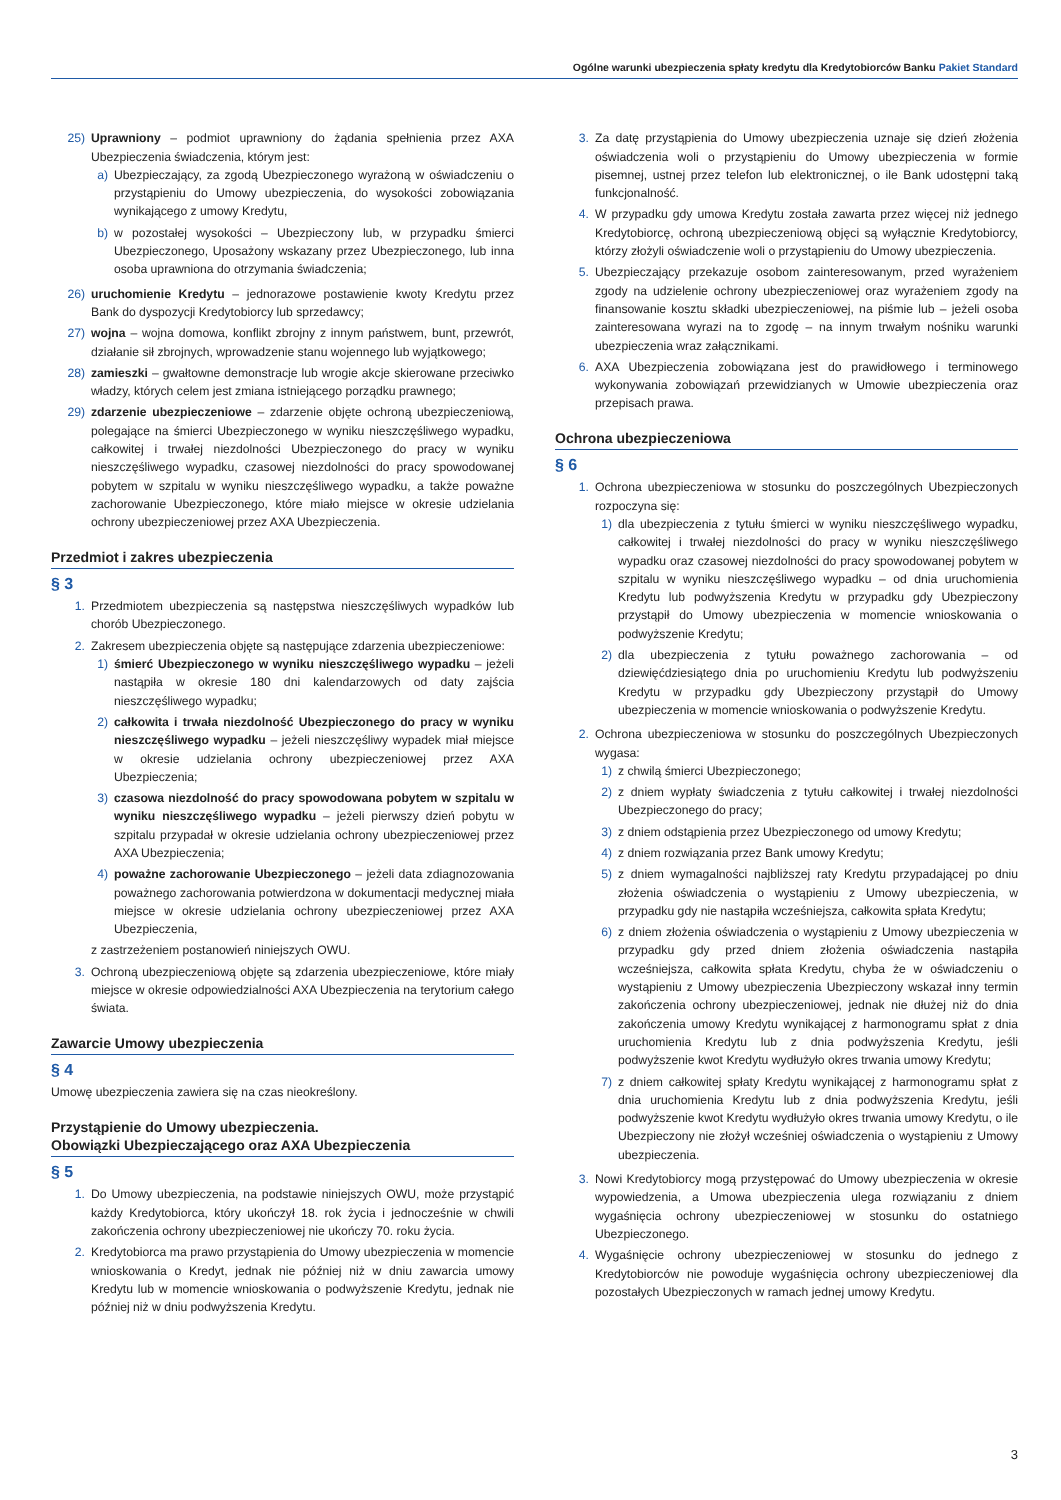Ogólne warunki ubezpieczenia spłaty kredytu dla Kredytobiorców Banku Pakiet Standard
25) Uprawniony – podmiot uprawniony do żądania spełnienia przez AXA Ubezpieczenia świadczenia, którym jest:
a) Ubezpieczający, za zgodą Ubezpieczonego wyrażoną w oświadczeniu o przystąpieniu do Umowy ubezpieczenia, do wysokości zobowiązania wynikającego z umowy Kredytu,
b) w pozostałej wysokości – Ubezpieczony lub, w przypadku śmierci Ubezpieczonego, Uposażony wskazany przez Ubezpieczonego, lub inna osoba uprawniona do otrzymania świadczenia;
26) uruchomienie Kredytu – jednorazowe postawienie kwoty Kredytu przez Bank do dyspozycji Kredytobiorcy lub sprzedawcy;
27) wojna – wojna domowa, konflikt zbrojny z innym państwem, bunt, przewrót, działanie sił zbrojnych, wprowadzenie stanu wojennego lub wyjątkowego;
28) zamieszki – gwałtowne demonstracje lub wrogie akcje skierowane przeciwko władzy, których celem jest zmiana istniejącego porządku prawnego;
29) zdarzenie ubezpieczeniowe – zdarzenie objęte ochroną ubezpieczeniową, polegające na śmierci Ubezpieczonego w wyniku nieszczęśliwego wypadku, całkowitej i trwałej niezdolności Ubezpieczonego do pracy w wyniku nieszczęśliwego wypadku, czasowej niezdolności do pracy spowodowanej pobytem w szpitalu w wyniku nieszczęśliwego wypadku, a także poważne zachorowanie Ubezpieczonego, które miało miejsce w okresie udzielania ochrony ubezpieczeniowej przez AXA Ubezpieczenia.
Przedmiot i zakres ubezpieczenia
§ 3
1. Przedmiotem ubezpieczenia są następstwa nieszczęśliwych wypadków lub chorób Ubezpieczonego.
2. Zakresem ubezpieczenia objęte są następujące zdarzenia ubezpieczeniowe:
1) śmierć Ubezpieczonego w wyniku nieszczęśliwego wypadku – jeżeli nastąpiła w okresie 180 dni kalendarzowych od daty zajścia nieszczęśliwego wypadku;
2) całkowita i trwała niezdolność Ubezpieczonego do pracy w wyniku nieszczęśliwego wypadku – jeżeli nieszczęśliwy wypadek miał miejsce w okresie udzielania ochrony ubezpieczeniowej przez AXA Ubezpieczenia;
3) czasowa niezdolność do pracy spowodowana pobytem w szpitalu w wyniku nieszczęśliwego wypadku – jeżeli pierwszy dzień pobytu w szpitalu przypadał w okresie udzielania ochrony ubezpieczeniowej przez AXA Ubezpieczenia;
4) poważne zachorowanie Ubezpieczonego – jeżeli data zdiagnozowania poważnego zachorowania potwierdzona w dokumentacji medycznej miała miejsce w okresie udzielania ochrony ubezpieczeniowej przez AXA Ubezpieczenia,
z zastrzeżeniem postanowień niniejszych OWU.
3. Ochroną ubezpieczeniową objęte są zdarzenia ubezpieczeniowe, które miały miejsce w okresie odpowiedzialności AXA Ubezpieczenia na terytorium całego świata.
Zawarcie Umowy ubezpieczenia
§ 4
Umowę ubezpieczenia zawiera się na czas nieokreślony.
Przystąpienie do Umowy ubezpieczenia.
Obowiązki Ubezpieczającego oraz AXA Ubezpieczenia
§ 5
1. Do Umowy ubezpieczenia, na podstawie niniejszych OWU, może przystąpić każdy Kredytobiorca, który ukończył 18. rok życia i jednocześnie w chwili zakończenia ochrony ubezpieczeniowej nie ukończy 70. roku życia.
2. Kredytobiorca ma prawo przystąpienia do Umowy ubezpieczenia w momencie wnioskowania o Kredyt, jednak nie później niż w dniu zawarcia umowy Kredytu lub w momencie wnioskowania o podwyższenie Kredytu, jednak nie później niż w dniu podwyższenia Kredytu.
3. Za datę przystąpienia do Umowy ubezpieczenia uznaje się dzień złożenia oświadczenia woli o przystąpieniu do Umowy ubezpieczenia w formie pisemnej, ustnej przez telefon lub elektronicznej, o ile Bank udostępni taką funkcjonalność.
4. W przypadku gdy umowa Kredytu została zawarta przez więcej niż jednego Kredytobiorcę, ochroną ubezpieczeniową objęci są wyłącznie Kredytobiorcy, którzy złożyli oświadczenie woli o przystąpieniu do Umowy ubezpieczenia.
5. Ubezpieczający przekazuje osobom zainteresowanym, przed wyrażeniem zgody na udzielenie ochrony ubezpieczeniowej oraz wyrażeniem zgody na finansowanie kosztu składki ubezpieczeniowej, na piśmie lub – jeżeli osoba zainteresowana wyrazi na to zgodę – na innym trwałym nośniku warunki ubezpieczenia wraz załącznikami.
6. AXA Ubezpieczenia zobowiązana jest do prawidłowego i terminowego wykonywania zobowiązań przewidzianych w Umowie ubezpieczenia oraz przepisach prawa.
Ochrona ubezpieczeniowa
§ 6
1. Ochrona ubezpieczeniowa w stosunku do poszczególnych Ubezpieczonych rozpoczyna się:
1) dla ubezpieczenia z tytułu śmierci w wyniku nieszczęśliwego wypadku, całkowitej i trwałej niezdolności do pracy w wyniku nieszczęśliwego wypadku oraz czasowej niezdolności do pracy spowodowanej pobytem w szpitalu w wyniku nieszczęśliwego wypadku – od dnia uruchomienia Kredytu lub podwyższenia Kredytu w przypadku gdy Ubezpieczony przystąpił do Umowy ubezpieczenia w momencie wnioskowania o podwyższenie Kredytu;
2) dla ubezpieczenia z tytułu poważnego zachorowania – od dziewięćdziesiątego dnia po uruchomieniu Kredytu lub podwyższeniu Kredytu w przypadku gdy Ubezpieczony przystąpił do Umowy ubezpieczenia w momencie wnioskowania o podwyższenie Kredytu.
2. Ochrona ubezpieczeniowa w stosunku do poszczególnych Ubezpieczonych wygasa:
1) z chwilą śmierci Ubezpieczonego;
2) z dniem wypłaty świadczenia z tytułu całkowitej i trwałej niezdolności Ubezpieczonego do pracy;
3) z dniem odstąpienia przez Ubezpieczonego od umowy Kredytu;
4) z dniem rozwiązania przez Bank umowy Kredytu;
5) z dniem wymagalności najbliższej raty Kredytu przypadającej po dniu złożenia oświadczenia o wystąpieniu z Umowy ubezpieczenia, w przypadku gdy nie nastąpiła wcześniejsza, całkowita spłata Kredytu;
6) z dniem złożenia oświadczenia o wystąpieniu z Umowy ubezpieczenia w przypadku gdy przed dniem złożenia oświadczenia nastąpiła wcześniejsza, całkowita spłata Kredytu, chyba że w oświadczeniu o wystąpieniu z Umowy ubezpieczenia Ubezpieczony wskazał inny termin zakończenia ochrony ubezpieczeniowej, jednak nie dłużej niż do dnia zakończenia umowy Kredytu wynikającej z harmonogramu spłat z dnia uruchomienia Kredytu lub z dnia podwyższenia Kredytu, jeśli podwyższenie kwot Kredytu wydłużyło okres trwania umowy Kredytu;
7) z dniem całkowitej spłaty Kredytu wynikającej z harmonogramu spłat z dnia uruchomienia Kredytu lub z dnia podwyższenia Kredytu, jeśli podwyższenie kwot Kredytu wydłużyło okres trwania umowy Kredytu, o ile Ubezpieczony nie złożył wcześniej oświadczenia o wystąpieniu z Umowy ubezpieczenia.
3. Nowi Kredytobiorcy mogą przystępować do Umowy ubezpieczenia w okresie wypowiedzenia, a Umowa ubezpieczenia ulega rozwiązaniu z dniem wygaśnięcia ochrony ubezpieczeniowej w stosunku do ostatniego Ubezpieczonego.
4. Wygaśnięcie ochrony ubezpieczeniowej w stosunku do jednego z Kredytobiorców nie powoduje wygaśnięcia ochrony ubezpieczeniowej dla pozostałych Ubezpieczonych w ramach jednej umowy Kredytu.
3